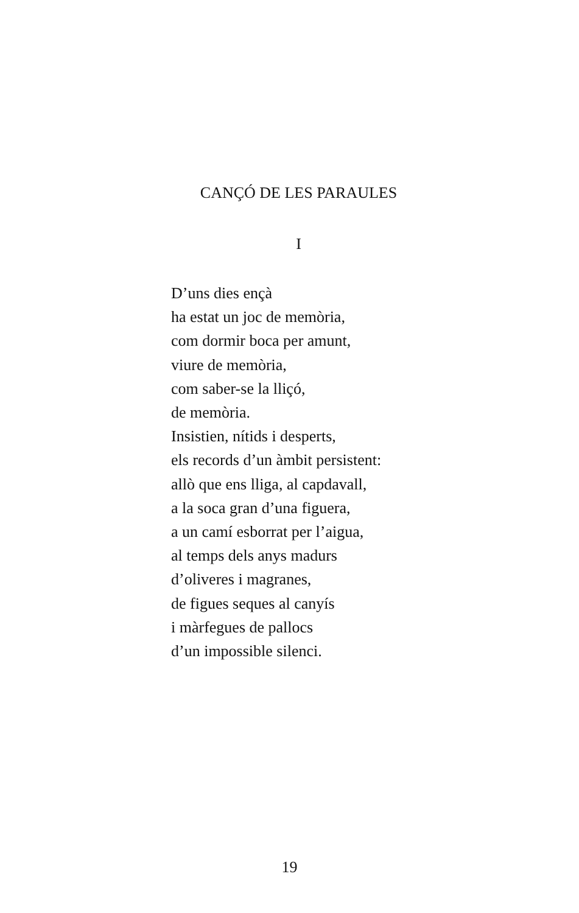CANÇÓ DE LES PARAULES
I
D’uns dies ençà
ha estat un joc de memòria,
com dormir boca per amunt,
viure de memòria,
com saber-se la lliçó,
de memòria.
Insistien, nítids i desperts,
els records d’un àmbit persistent:
allò que ens lliga, al capdavall,
a la soca gran d’una figuera,
a un camí esborrat per l’aigua,
al temps dels anys madurs
d’oliveres i magranes,
de figues seques al canyís
i màrfegues de pallocs
d’un impossible silenci.
19